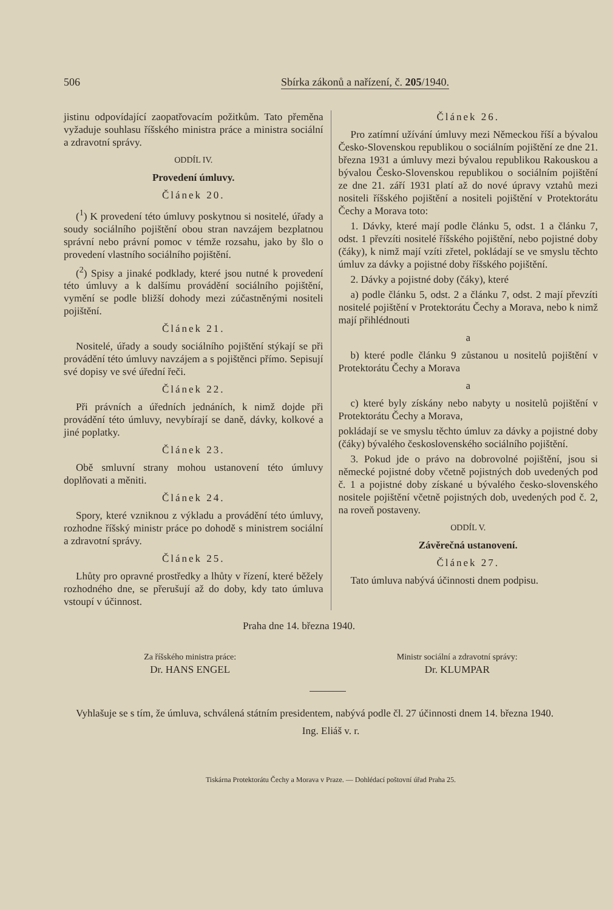506 Sbírka zákonů a nařízení, č. 205/1940.
jistinu odpovídající zaopatřovacím požitkům. Tato přeměna vyžaduje souhlasu říšského ministra práce a ministra sociální a zdravotní správy.
ODDÍL IV.
Provedení úmluvy.
Článek 20.
(<sup>1</sup>) K provedení této úmluvy poskytnou si nositelé, úřady a soudy sociálního pojištění obou stran navzájem bezplatnou správní nebo právní pomoc v témže rozsahu, jako by šlo o provedení vlastního sociálního pojištění.
(<sup>2</sup>) Spisy a jinaké podklady, které jsou nutné k provedení této úmluvy a k dalšímu provádění sociálního pojištění, vymění se podle bližší dohody mezi zúčastněnými nositeli pojištění.
Článek 21.
Nositelé, úřady a soudy sociálního pojištění stýkají se při provádění této úmluvy navzájem a s pojištěnci přímo. Sepisují své dopisy ve své úřední řeči.
Článek 22.
Při právních a úředních jednáních, k nimž dojde při provádění této úmluvy, nevybírají se daně, dávky, kolkové a jiné poplatky.
Článek 23.
Obě smluvní strany mohou ustanovení této úmluvy doplňovati a měniti.
Článek 24.
Spory, které vzniknou z výkladu a provádění této úmluvy, rozhodne říšský ministr práce po dohodě s ministrem sociální a zdravotní správy.
Článek 25.
Lhůty pro opravné prostředky a lhůty v řízení, které běžely rozhodného dne, se přerušují až do doby, kdy tato úmluva vstoupí v účinnost.
Článek 26.
Pro zatímní užívání úmluvy mezi Německou říší a bývalou Česko-Slovenskou republikou o sociálním pojištění ze dne 21. března 1931 a úmluvy mezi bývalou republikou Rakouskou a bývalou Česko-Slovenskou republikou o sociálním pojištění ze dne 21. září 1931 platí až do nové úpravy vztahů mezi nositeli říšského pojištění a nositeli pojištění v Protektorátu Čechy a Morava toto:
1. Dávky, které mají podle článku 5, odst. 1 a článku 7, odst. 1 převzíti nositelé říšského pojištění, nebo pojistné doby (čáky), k nimž mají vzíti zřetel, pokládají se ve smyslu těchto úmluv za dávky a pojistné doby říšského pojištění.
2. Dávky a pojistné doby (čáky), které
a) podle článku 5, odst. 2 a článku 7, odst. 2 mají převzíti nositelé pojištění v Protektorátu Čechy a Morava, nebo k nimž mají přihlédnouti
a
b) které podle článku 9 zůstanou u nositelů pojištění v Protektorátu Čechy a Morava
a
c) které byly získány nebo nabyty u nositelů pojištění v Protektorátu Čechy a Morava,
pokládají se ve smyslu těchto úmluv za dávky a pojistné doby (čáky) bývalého československého sociálního pojištění.
3. Pokud jde o právo na dobrovolné pojištění, jsou si německé pojistné doby včetně pojistných dob uvedených pod č. 1 a pojistné doby získané u bývalého česko-slovenského nositele pojištění včetně pojistných dob, uvedených pod č. 2, na roveň postaveny.
ODDÍL V.
Závěrečná ustanovení.
Článek 27.
Tato úmluva nabývá účinnosti dnem podpisu.
Praha dne 14. března 1940.
Za říšského ministra práce:
Dr. HANS ENGEL
Ministr sociální a zdravotní správy:
Dr. KLUMPAR
Vyhlašuje se s tím, že úmluva, schválená státním presidentem, nabývá podle čl. 27 účinnosti dnem 14. března 1940.
Ing. Eliáš v. r.
Tiskárna Protektorátu Čechy a Morava v Praze. — Dohlédací poštovní úřad Praha 25.